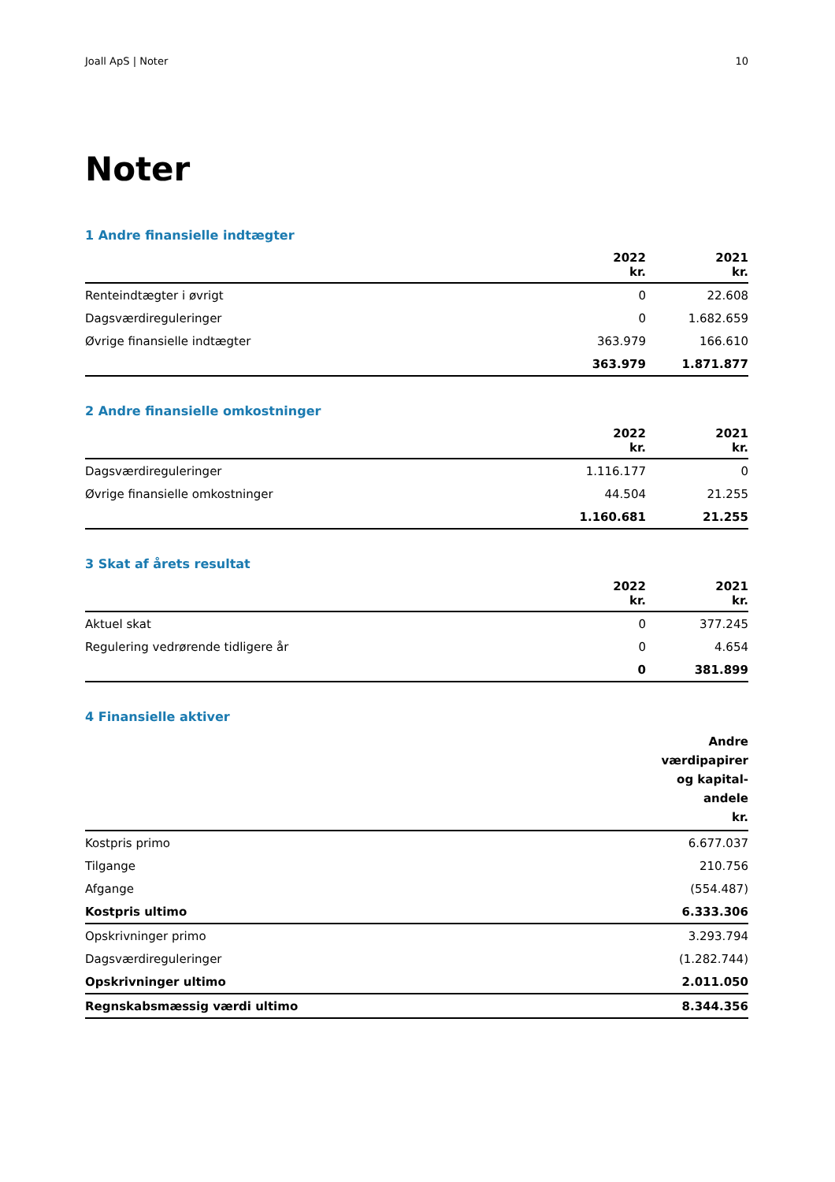Joall ApS | Noter 10
Noter
1 Andre finansielle indtægter
| | 2022 kr. | 2021 kr. |
| --- | --- | --- |
| Renteindtægter i øvrigt | 0 | 22.608 |
| Dagsværdireguleringer | 0 | 1.682.659 |
| Øvrige finansielle indtægter | 363.979 | 166.610 |
| | 363.979 | 1.871.877 |
2 Andre finansielle omkostninger
| | 2022 kr. | 2021 kr. |
| --- | --- | --- |
| Dagsværdireguleringer | 1.116.177 | 0 |
| Øvrige finansielle omkostninger | 44.504 | 21.255 |
| | 1.160.681 | 21.255 |
3 Skat af årets resultat
| | 2022 kr. | 2021 kr. |
| --- | --- | --- |
| Aktuel skat | 0 | 377.245 |
| Regulering vedrørende tidligere år | 0 | 4.654 |
| | 0 | 381.899 |
4 Finansielle aktiver
| | Andre værdipapirer og kapital- andele kr. |
| --- | --- |
| Kostpris primo | 6.677.037 |
| Tilgange | 210.756 |
| Afgange | (554.487) |
| Kostpris ultimo | 6.333.306 |
| Opskrivninger primo | 3.293.794 |
| Dagsværdireguleringer | (1.282.744) |
| Opskrivninger ultimo | 2.011.050 |
| Regnskabsmæssig værdi ultimo | 8.344.356 |